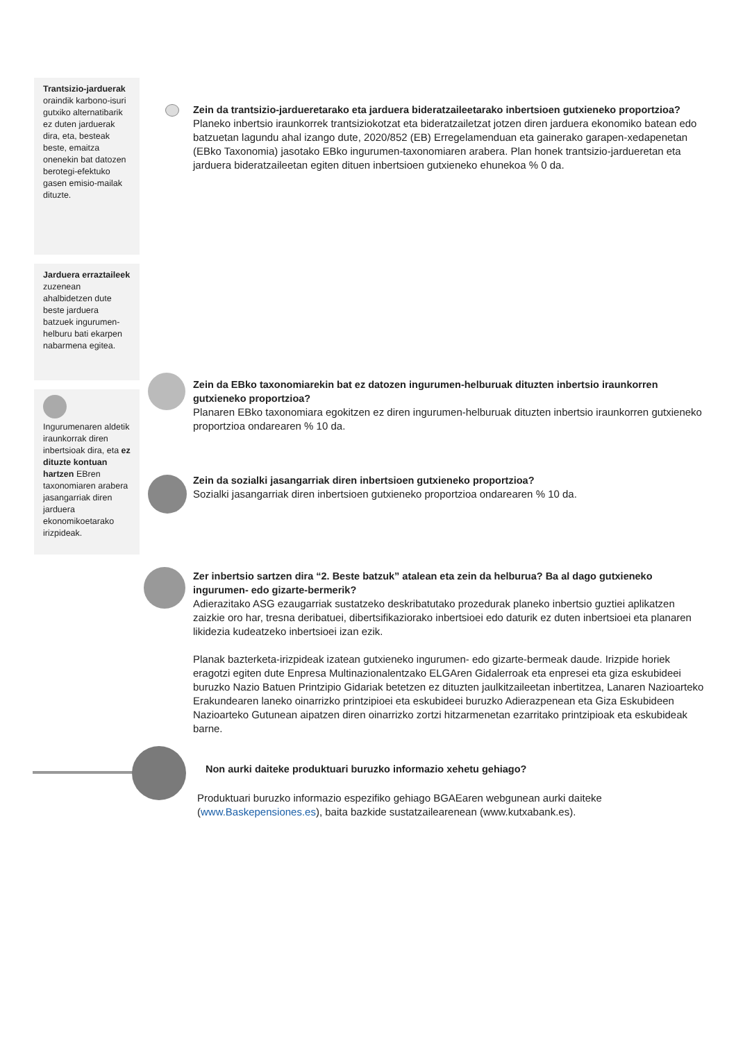Trantsizio-jarduerak oraindik karbono-isuri gutxiko alternatibarik ez duten jarduerak dira, eta, besteak beste, emaitza onenekin bat datozen berotegi-efektuko gasen emisio-mailak dituzte.
Jarduera erraztaileek zuzenean ahalbidetzen dute beste jarduera batzuek ingurumen-helburu bati ekarpen nabarmena egitea.
Ingurumenaren aldetik iraunkorrak diren inbertsioak dira, eta ez dituzte kontuan hartzen EBren taxonomiaren arabera jasangarriak diren jarduera ekonomikoetarako irizpideak.
Zein da trantsizio-jardueretarako eta jarduera bideratzaileetarako inbertsioen gutxieneko proportzioa?
Planeko inbertsio iraunkorrek trantsiziokotzat eta bideratzailetzat jotzen diren jarduera ekonomiko batean edo batzuetan lagundu ahal izango dute, 2020/852 (EB) Erregelamenduan eta gainerako garapen-xedapenetan (EBko Taxonomia) jasotako EBko ingurumen-taxonomiaren arabera. Plan honek trantsizio-jardueretan eta jarduera bideratzaileetan egiten dituen inbertsioen gutxieneko ehunekoa % 0 da.
Zein da EBko taxonomiarekin bat ez datozen ingurumen-helburuak dituzten inbertsio iraunkorren gutxieneko proportzioa?
Planaren EBko taxonomiara egokitzen ez diren ingurumen-helburuak dituzten inbertsio iraunkorren gutxieneko proportzioa ondarearen % 10 da.
Zein da sozialki jasangarriak diren inbertsioen gutxieneko proportzioa?
Sozialki jasangarriak diren inbertsioen gutxieneko proportzioa ondarearen % 10 da.
Zer inbertsio sartzen dira “2. Beste batzuk” atalean eta zein da helburua? Ba al dago gutxieneko ingurumen- edo gizarte-bermerik?
Adierazitako ASG ezaugarriak sustatzeko deskribatutako prozedurak planeko inbertsio guztiei aplikatzen zaizkie oro har, tresna deribatuei, dibertsifikaziorako inbertsioei edo daturik ez duten inbertsioei eta planaren likidezia kudeatzeko inbertsioei izan ezik.
Planak bazterketa-irizpideak izatean gutxieneko ingurumen- edo gizarte-bermeak daude. Irizpide horiek eragotzi egiten dute Enpresa Multinazionalentzako ELGAren Gidalerroak eta enpresei eta giza eskubideei buruzko Nazio Batuen Printzipio Gidariak betetzen ez dituzten jaulkitzaileetan inbertitzea, Lanaren Nazioarteko Erakundearen laneko oinarrizko printzipioei eta eskubideei buruzko Adierazpenean eta Giza Eskubideen Nazioarteko Gutunean aipatzen diren oinarrizko zortzi hitzarmenetan ezarritako printzipioak eta eskubideak barne.
Non aurki daiteke produktuari buruzko informazio xehetu gehiago?
Produktuari buruzko informazio espezifiko gehiago BGAEaren webgunean aurki daiteke (www.Baskepensiones.es), baita bazkide sustatzailearenean (www.kutxabank.es).